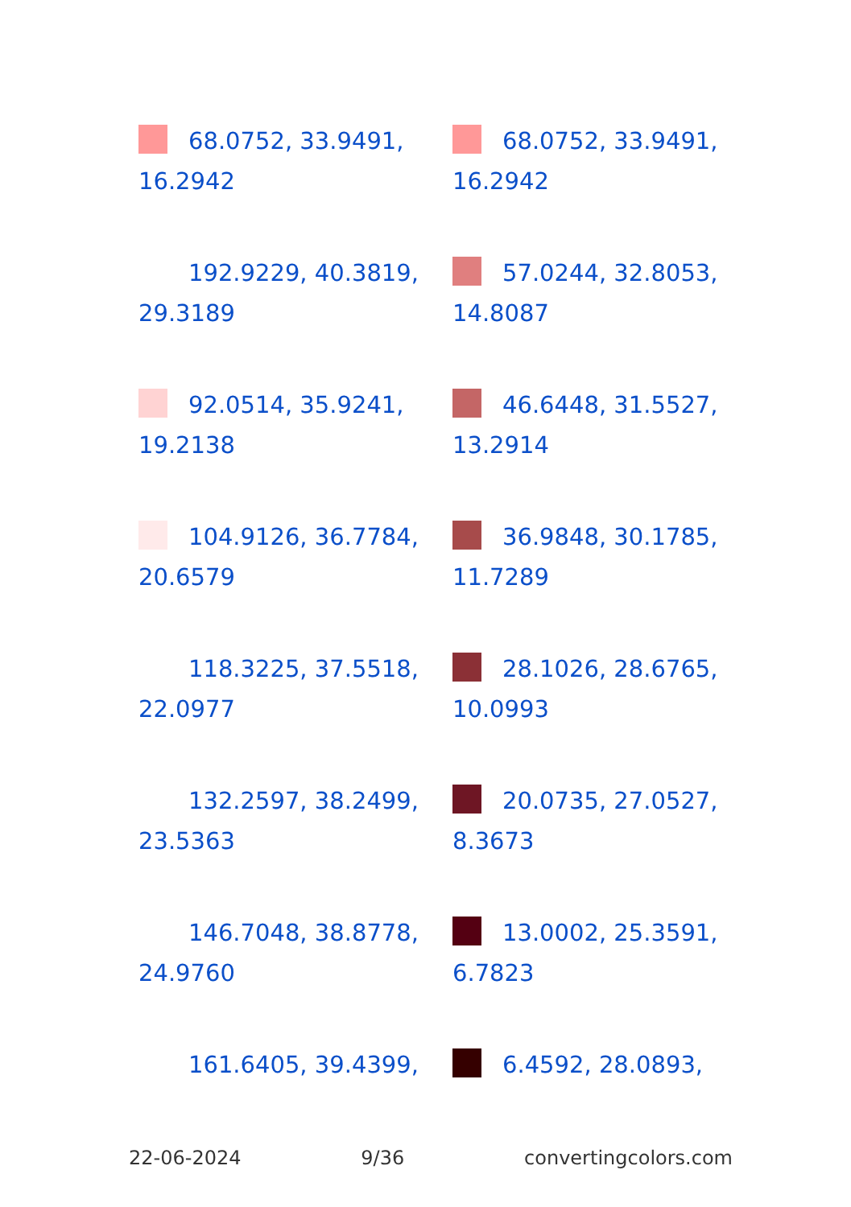68.0752, 33.9491, 16.2942
68.0752, 33.9491, 16.2942
192.9229, 40.3819, 29.3189
57.0244, 32.8053, 14.8087
92.0514, 35.9241, 19.2138
46.6448, 31.5527, 13.2914
104.9126, 36.7784, 20.6579
36.9848, 30.1785, 11.7289
118.3225, 37.5518, 22.0977
28.1026, 28.6765, 10.0993
132.2597, 38.2499, 23.5363
20.0735, 27.0527, 8.3673
146.7048, 38.8778, 24.9760
13.0002, 25.3591, 6.7823
161.6405, 39.4399,
6.4592, 28.0893,
22-06-2024 9/36 convertingcolors.com